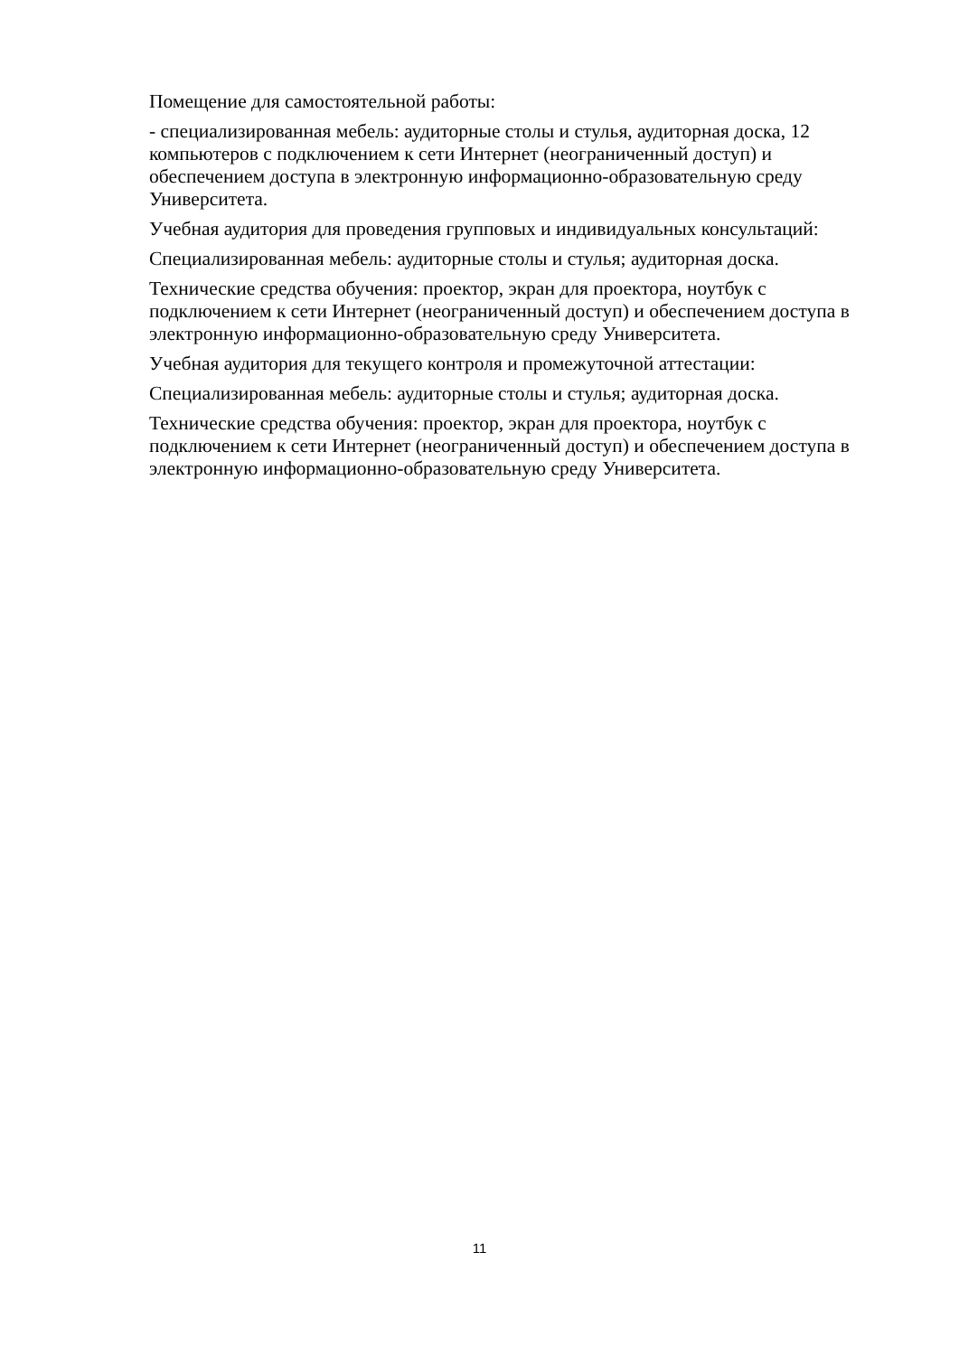Помещение для самостоятельной работы:
- специализированная мебель: аудиторные столы и стулья, аудиторная доска, 12 компьютеров с подключением к сети Интернет (неограниченный доступ) и обеспечением доступа в электронную информационно-образовательную среду Университета.
Учебная аудитория для проведения групповых и индивидуальных консультаций:
Специализированная мебель: аудиторные столы и стулья; аудиторная доска.
Технические средства обучения: проектор, экран для проектора, ноутбук с подключением к сети Интернет (неограниченный доступ) и обеспечением доступа в электронную информационно-образовательную среду Университета.
Учебная аудитория для текущего контроля и промежуточной аттестации:
Специализированная мебель: аудиторные столы и стулья; аудиторная доска.
Технические средства обучения: проектор, экран для проектора, ноутбук с подключением к сети Интернет (неограниченный доступ) и обеспечением доступа в электронную информационно-образовательную среду Университета.
11